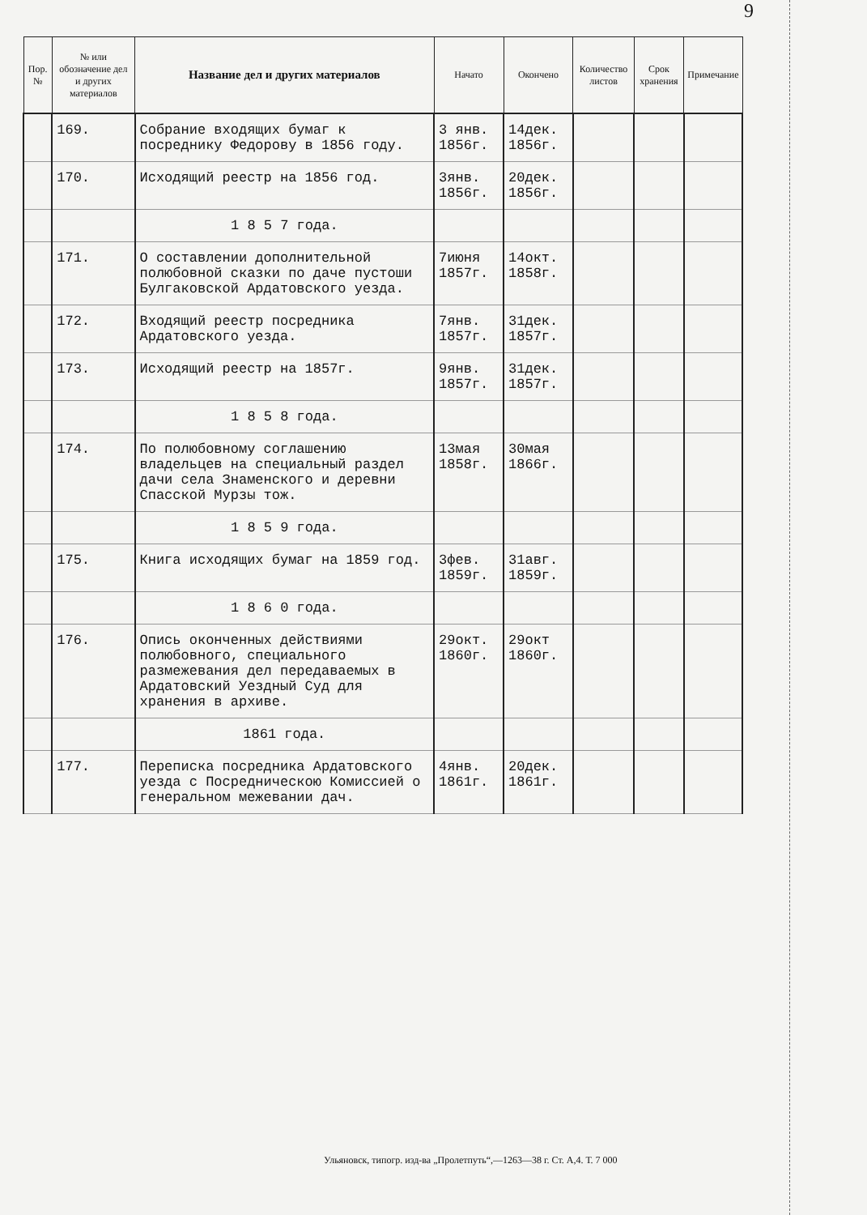9
| Пор. № | № или обозначение дел и других материалов | Название дел и других материалов | Начато | Окончено | Количество листов | Срок хранения | Примечание |
| --- | --- | --- | --- | --- | --- | --- | --- |
| | 169. | Собрание входящих бумаг к посреднику Федорову в 1856 году. | 3 янв. 1856г. | 14дек. 1856г. | | | |
| | 170. | Исходящий реестр на 1856 год. | 3янв. 1856г. | 20дек. 1856г. | | | |
| | | 1 8 5 7 года. | | | | | |
| | 171. | О составлении дополнительной полюбовной сказки по даче пустоши Булгаковской Ардатовского уезда. | 7июня 1857г. | 14окт. 1858г. | | | |
| | 172. | Входящий реестр посредника Ардатовского уезда. | 7янв. 1857г. | 31дек. 1857г. | | | |
| | 173. | Исходящий реестр на 1857г. | 9янв. 1857г. | 31дек. 1857г. | | | |
| | | 1 8 5 8 года. | | | | | |
| | 174. | По полюбовному соглашению владельцев на специальный раздел дачи села Знаменского и деревни Спасской Мурзы тож. | 13мая 1858г. | 30мая 1866г. | | | |
| | | 1 8 5 9 года. | | | | | |
| | 175. | Книга исходящих бумаг на 1859 год. | 3фев. 1859г. | 31авг. 1859г. | | | |
| | | 1 8 6 0 года. | | | | | |
| | 176. | Опись оконченных действиями полюбовного, специального размежевания дел передаваемых в Ардатовский Уездный Суд для хранения в архиве. | 29окт. 1860г. | 29окт 1860г. | | | |
| | | 1861 года. | | | | | |
| | 177. | Переписка посредника Ардатовского уезда с Посредническою Комиссией о генеральном межевании дач. | 4янв. 1861г. | 20дек. 1861г. | | | |
Ульяновск, типогр. изд-ва „Пролетпуть“,—1263—38 г. Ст. А,4. Т. 7 000